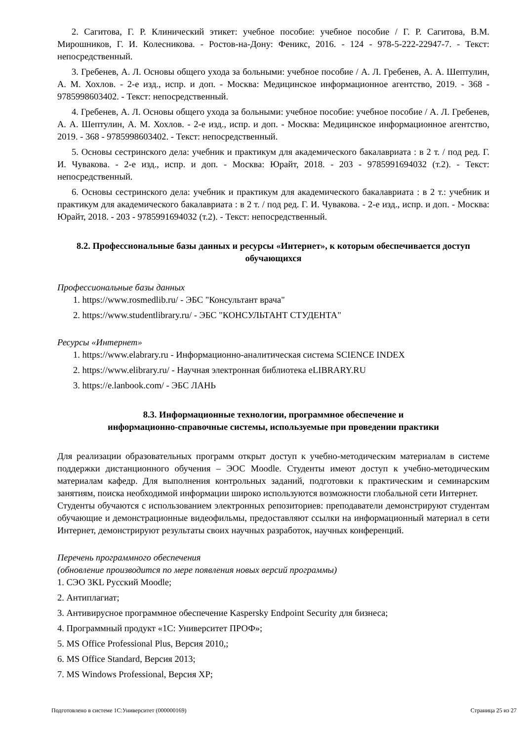2. Сагитова, Г. Р. Клинический этикет: учебное пособие: учебное пособие / Г. Р. Сагитова, В.М. Мирошников, Г. И. Колесникова. - Ростов-на-Дону: Феникс, 2016. - 124 - 978-5-222-22947-7. - Текст: непосредственный.
3. Гребенев, А. Л. Основы общего ухода за больными: учебное пособие / А. Л. Гребенев, А. А. Шептулин, А. М. Хохлов. - 2-е изд., испр. и доп. - Москва: Медицинское информационное агентство, 2019. - 368 - 9785998603402. - Текст: непосредственный.
4. Гребенев, А. Л. Основы общего ухода за больными: учебное пособие: учебное пособие / А. Л. Гребенев, А. А. Шептулин, А. М. Хохлов. - 2-е изд., испр. и доп. - Москва: Медицинское информационное агентство, 2019. - 368 - 9785998603402. - Текст: непосредственный.
5. Основы сестринского дела: учебник и практикум для академического бакалавриата : в 2 т. / под ред. Г. И. Чувакова. - 2-е изд., испр. и доп. - Москва: Юрайт, 2018. - 203 - 9785991694032 (т.2). - Текст: непосредственный.
6. Основы сестринского дела: учебник и практикум для академического бакалавриата : в 2 т.: учебник и практикум для академического бакалавриата : в 2 т. / под ред. Г. И. Чувакова. - 2-е изд., испр. и доп. - Москва: Юрайт, 2018. - 203 - 9785991694032 (т.2). - Текст: непосредственный.
8.2. Профессиональные базы данных и ресурсы «Интернет», к которым обеспечивается доступ обучающихся
Профессиональные базы данных
1. https://www.rosmedlib.ru/ - ЭБС "Консультант врача"
2. https://www.studentlibrary.ru/ - ЭБС "КОНСУЛЬТАНТ СТУДЕНТА"
Ресурсы «Интернет»
1. https://www.elabrary.ru - Информационно-аналитическая система SCIENCE INDEX
2. https://www.elibrary.ru/ - Научная электронная библиотека eLIBRARY.RU
3. https://e.lanbook.com/ - ЭБС ЛАНЬ
8.3. Информационные технологии, программное обеспечение и
информационно-справочные системы, используемые при проведении практики
Для реализации образовательных программ открыт доступ к учебно-методическим материалам в системе поддержки дистанционного обучения – ЭОС Moodle. Студенты имеют доступ к учебно-методическим материалам кафедр. Для выполнения контрольных заданий, подготовки к практическим и семинарским занятиям, поиска необходимой информации широко используются возможности глобальной сети Интернет.
Студенты обучаются с использованием электронных репозиториев: преподаватели демонстрируют студентам обучающие и демонстрационные видеофильмы, предоставляют ссылки на информационный материал в сети Интернет, демонстрируют результаты своих научных разработок, научных конференций.
Перечень программного обеспечения
(обновление производится по мере появления новых версий программы)
1. СЭО 3KL Русский Moodle;
2. Антиплагиат;
3. Антивирусное программное обеспечение Kaspersky Endpoint Security для бизнеса;
4. Программный продукт «1С: Университет ПРОФ»;
5. MS Office Professional Plus, Версия 2010,;
6. MS Office Standard, Версия 2013;
7. MS Windows Professional, Версия XP;
Подготовлено в системе 1С:Университет (000000169) Страница 25 из 27